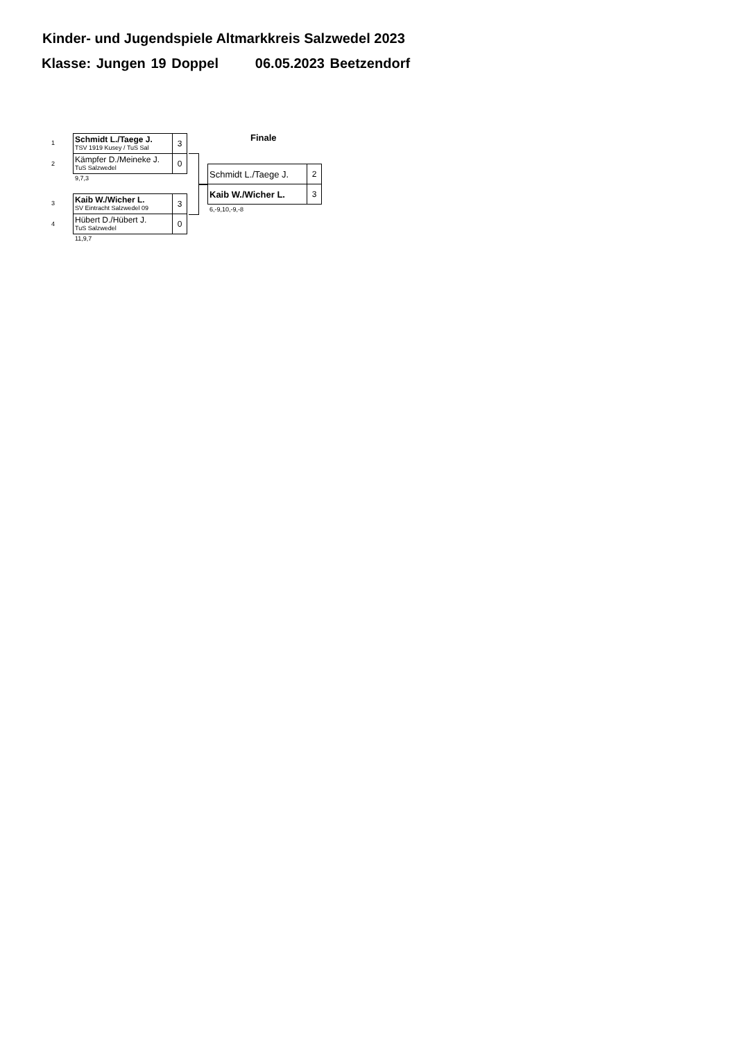Kinder- und Jugendspiele Altmarkkreis Salzwedel 2023
Klasse: Jungen 19 Doppel 06.05.2023 Beetzendorf
Finale
1
2
| Schmidt L./Taege J. TSV 1919 Kusey / TuS Sal | 3 |
| Kämpfer D./Meineke J. TuS Salzwedel | 0 |
9,7,3
3
4
| Kaib W./Wicher L. SV Eintracht Salzwedel 09 | 3 |
| Hübert D./Hübert J. TuS Salzwedel | 0 |
11,9,7
| Schmidt L./Taege J. | 2 |
| Kaib W./Wicher L. | 3 |
6,-9,10,-9,-8